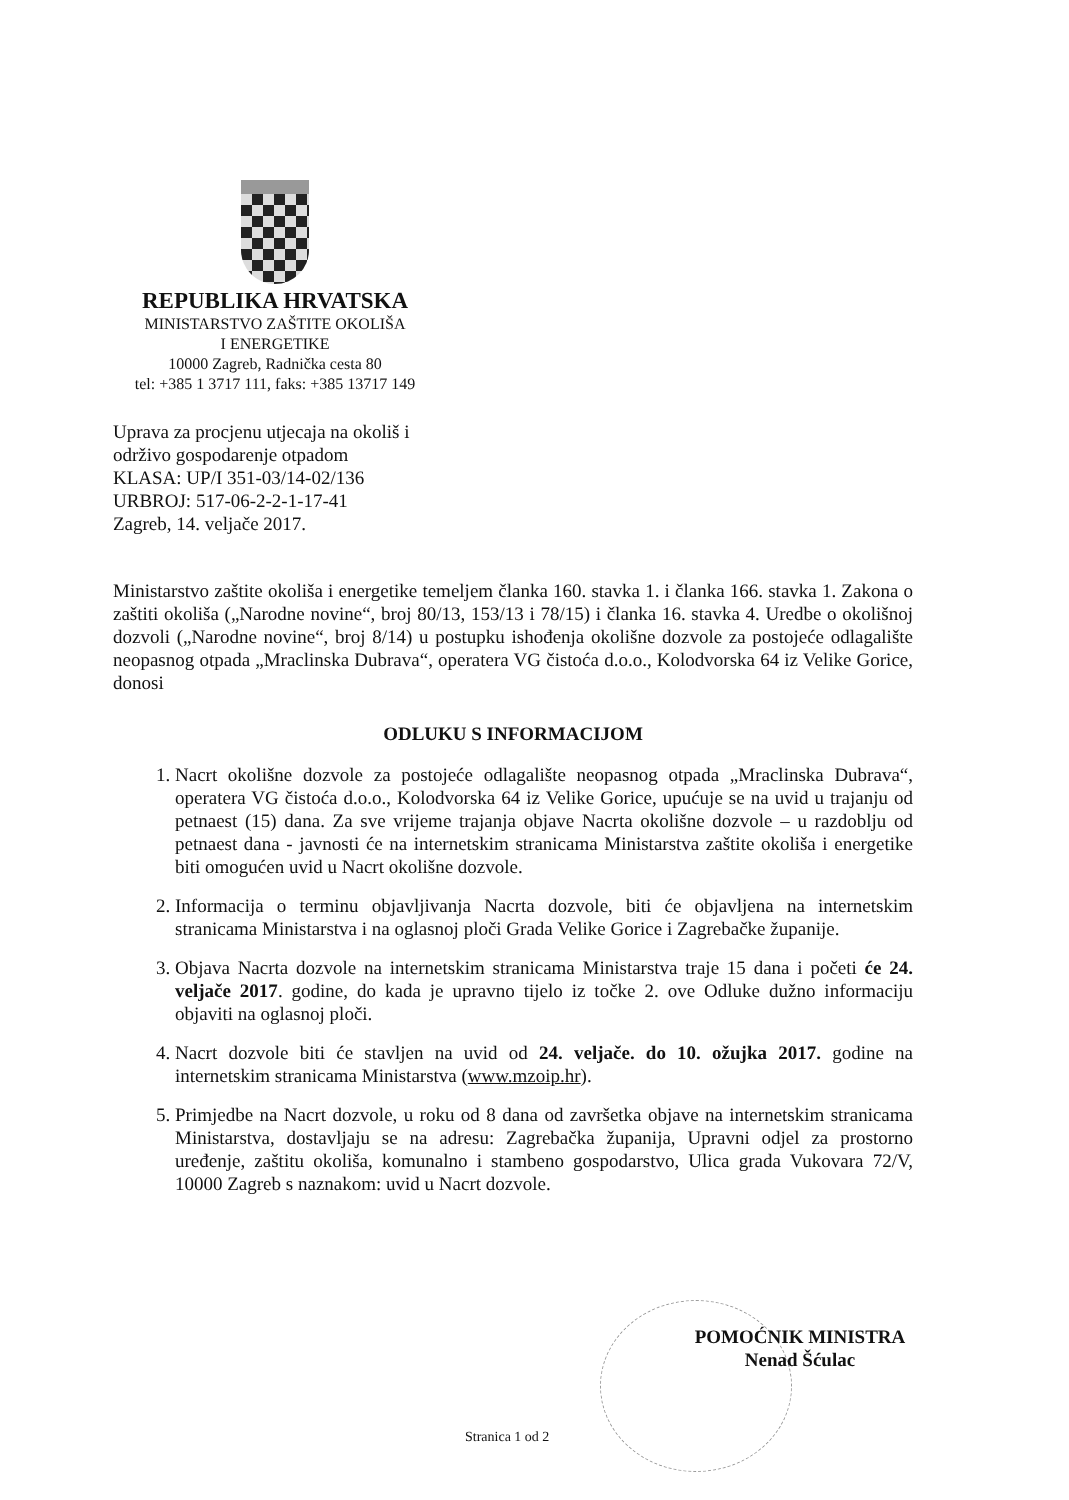REPUBLIKA HRVATSKA
MINISTARSTVO ZAŠTITE OKOLIŠA
I ENERGETIKE
10000 Zagreb, Radnička cesta 80
tel: +385 1 3717 111, faks: +385 13717 149
Uprava za procjenu utjecaja na okoliš i
održivo gospodarenje otpadom
KLASA: UP/I 351-03/14-02/136
URBROJ: 517-06-2-2-1-17-41
Zagreb, 14. veljače 2017.
Ministarstvo zaštite okoliša i energetike temeljem članka 160. stavka 1. i članka 166. stavka 1. Zakona o zaštiti okoliša („Narodne novine“, broj 80/13, 153/13 i 78/15) i članka 16. stavka 4. Uredbe o okolišnoj dozvoli („Narodne novine“, broj 8/14) u postupku ishođenja okolišne dozvole za postojeće odlagalište neopasnog otpada „Mraclinska Dubrava“, operatera VG čistoća d.o.o., Kolodvorska 64 iz Velike Gorice, donosi
ODLUKU S INFORMACIJOM
1. Nacrt okolišne dozvole za postojeće odlagalište neopasnog otpada „Mraclinska Dubrava“, operatera VG čistoća d.o.o., Kolodvorska 64 iz Velike Gorice, upućuje se na uvid u trajanju od petnaest (15) dana. Za sve vrijeme trajanja objave Nacrta okolišne dozvole – u razdoblju od petnaest dana - javnosti će na internetskim stranicama Ministarstva zaštite okoliša i energetike biti omogućen uvid u Nacrt okolišne dozvole.
2. Informacija o terminu objavljivanja Nacrta dozvole, biti će objavljena na internetskim stranicama Ministarstva i na oglasnoj ploči Grada Velike Gorice i Zagrebačke županije.
3. Objava Nacrta dozvole na internetskim stranicama Ministarstva traje 15 dana i početi će 24. veljače 2017. godine, do kada je upravno tijelo iz točke 2. ove Odluke dužno informaciju objaviti na oglasnoj ploči.
4. Nacrt dozvole biti će stavljen na uvid od 24. veljače. do 10. ožujka 2017. godine na internetskim stranicama Ministarstva (www.mzoip.hr).
5. Primjedbe na Nacrt dozvole, u roku od 8 dana od završetka objave na internetskim stranicama Ministarstva, dostavljaju se na adresu: Zagrebačka županija, Upravni odjel za prostorno uređenje, zaštitu okoliša, komunalno i stambeno gospodarstvo, Ulica grada Vukovara 72/V, 10000 Zagreb s naznakom: uvid u Nacrt dozvole.
POMOĆNIK MINISTRA
Nenad Šćulac
Stranica 1 od 2